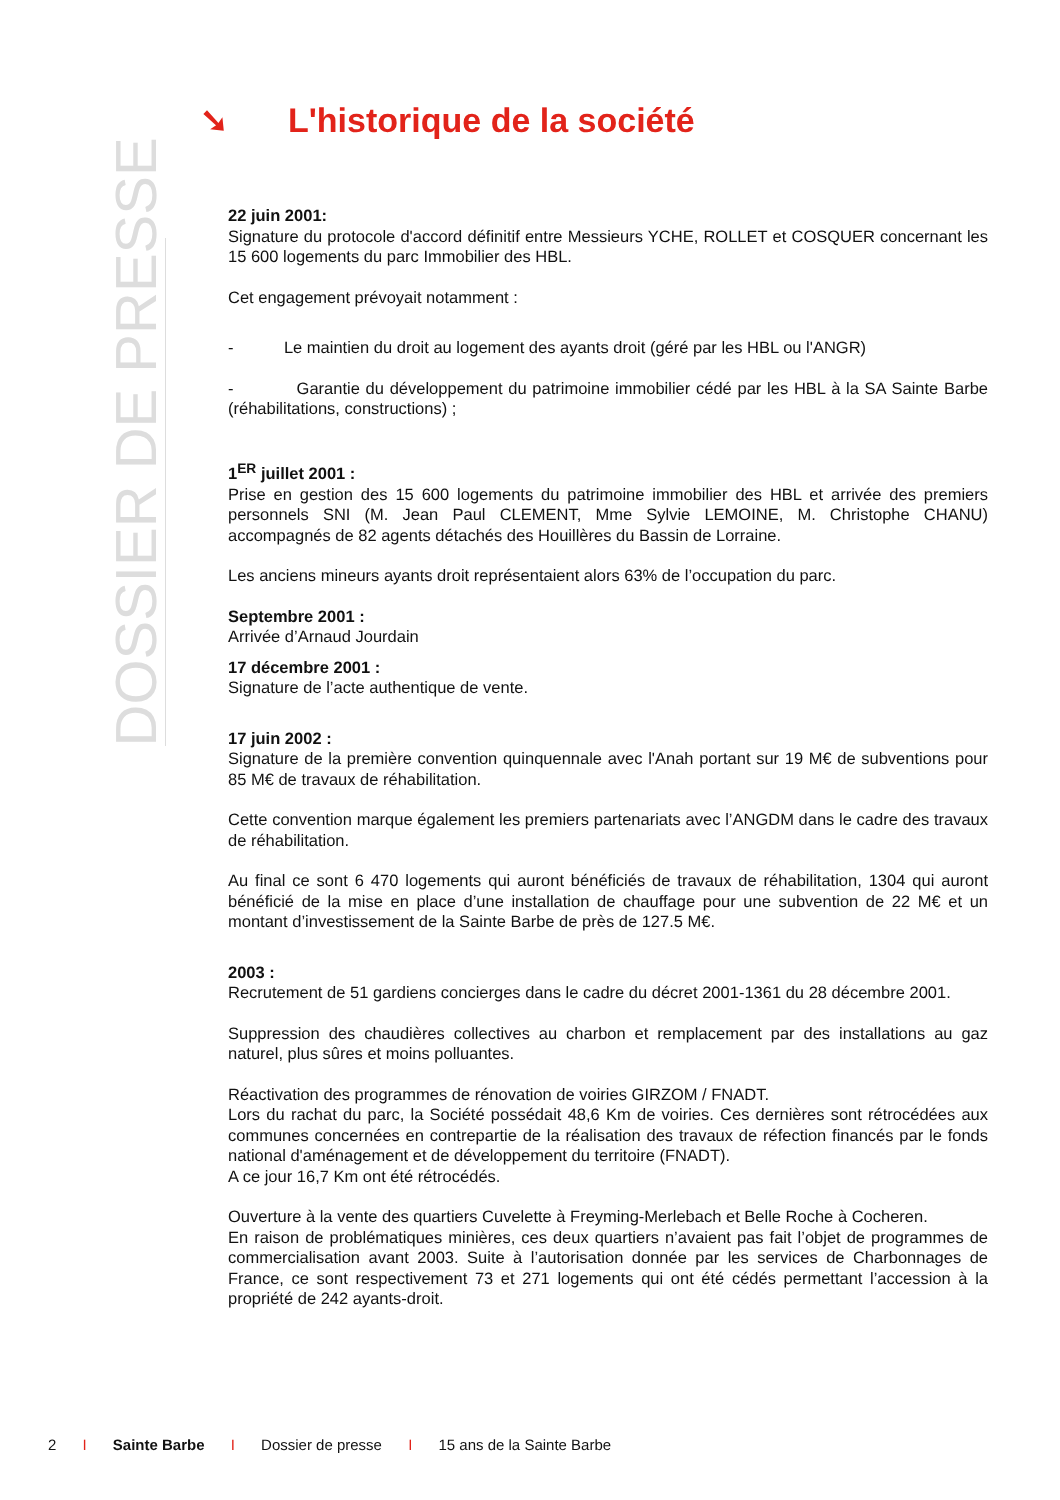➘ L'historique de la société
DOSSIER DE PRESSE
22 juin 2001:
Signature du protocole d'accord définitif entre Messieurs YCHE, ROLLET et COSQUER concernant les 15 600 logements du parc Immobilier des HBL.
Cet engagement prévoyait notamment :
- Le maintien du droit au logement des ayants droit (géré par les HBL ou l'ANGR)
- Garantie du développement du patrimoine immobilier cédé par les HBL à la SA Sainte Barbe (réhabilitations, constructions) ;
1<sup>ER</sup> juillet 2001 :
Prise en gestion des 15 600 logements du patrimoine immobilier des HBL et arrivée des premiers personnels SNI (M. Jean Paul CLEMENT, Mme Sylvie LEMOINE, M. Christophe CHANU) accompagnés de 82 agents détachés des Houillères du Bassin de Lorraine.
Les anciens mineurs ayants droit représentaient alors 63% de l’occupation du parc.
Septembre 2001 :
Arrivée d’Arnaud Jourdain
17 décembre 2001 :
Signature de l’acte authentique de vente.
17 juin 2002 :
Signature de la première convention quinquennale avec l'Anah portant sur 19 M€ de subventions pour 85 M€ de travaux de réhabilitation.
Cette convention marque également les premiers partenariats avec l’ANGDM dans le cadre des travaux de réhabilitation.
Au final ce sont 6 470 logements qui auront bénéficiés de travaux de réhabilitation, 1304 qui auront bénéficié de la mise en place d’une installation de chauffage pour une subvention de 22 M€ et un montant d’investissement de la Sainte Barbe de près de 127.5 M€.
2003 :
Recrutement de 51 gardiens concierges dans le cadre du décret 2001-1361 du 28 décembre 2001.
Suppression des chaudières collectives au charbon et remplacement par des installations au gaz naturel, plus sûres et moins polluantes.
Réactivation des programmes de rénovation de voiries GIRZOM / FNADT.
Lors du rachat du parc, la Société possédait 48,6 Km de voiries. Ces dernières sont rétrocédées aux communes concernées en contrepartie de la réalisation des travaux de réfection financés par le fonds national d'aménagement et de développement du territoire (FNADT).
A ce jour 16,7 Km ont été rétrocédés.
Ouverture à la vente des quartiers Cuvelette à Freyming-Merlebach et Belle Roche à Cocheren.
En raison de problématiques minières, ces deux quartiers n’avaient pas fait l’objet de programmes de commercialisation avant 2003. Suite à l’autorisation donnée par les services de Charbonnages de France, ce sont respectivement 73 et 271 logements qui ont été cédés permettant l’accession à la propriété de 242 ayants-droit.
2 I Sainte Barbe I Dossier de presse I 15 ans de la Sainte Barbe